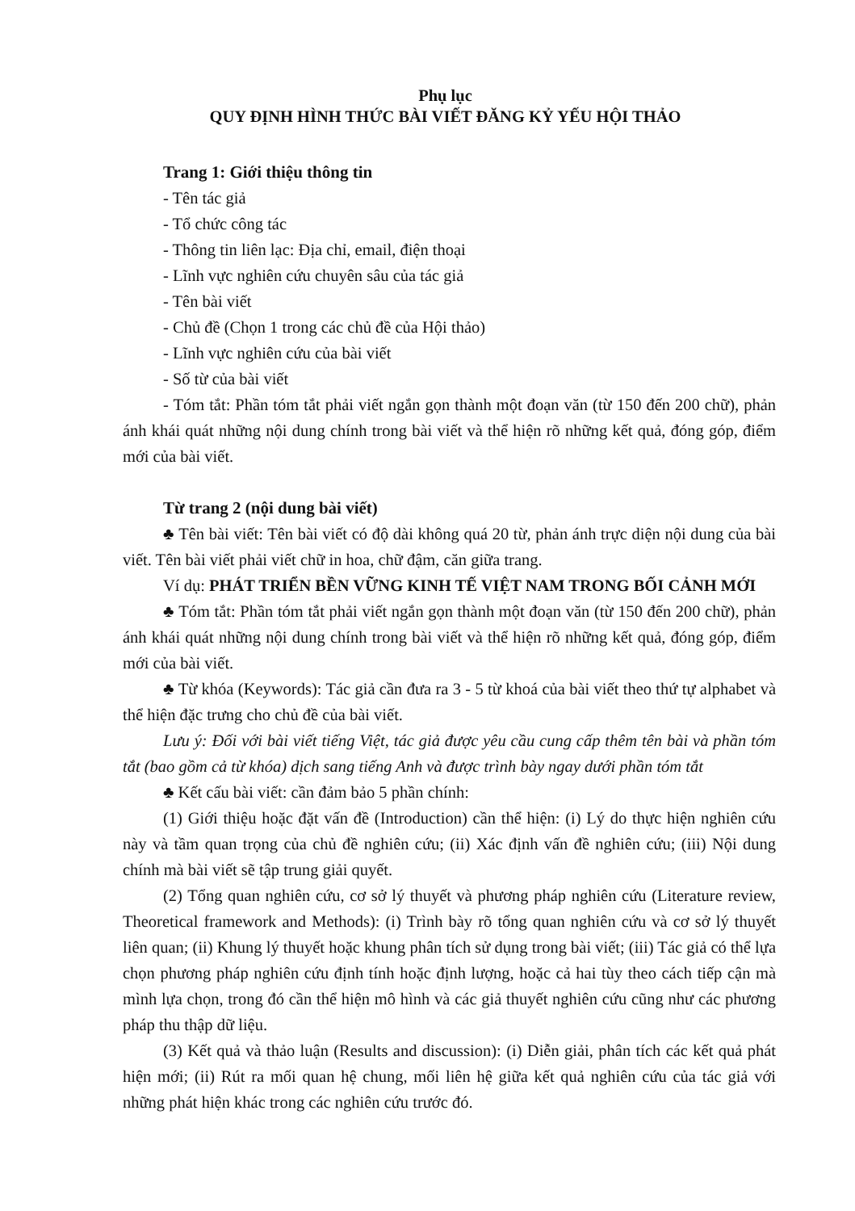Phụ lục
QUY ĐỊNH HÌNH THỨC BÀI VIẾT ĐĂNG KỶ YẾU HỘI THẢO
Trang 1: Giới thiệu thông tin
- Tên tác giả
- Tổ chức công tác
- Thông tin liên lạc: Địa chỉ, email, điện thoại
- Lĩnh vực nghiên cứu chuyên sâu của tác giả
- Tên bài viết
- Chủ đề (Chọn 1 trong các chủ đề của Hội thảo)
- Lĩnh vực nghiên cứu của bài viết
- Số từ của bài viết
- Tóm tắt: Phần tóm tắt phải viết ngắn gọn thành một đoạn văn (từ 150 đến 200 chữ), phản ánh khái quát những nội dung chính trong bài viết và thể hiện rõ những kết quả, đóng góp, điểm mới của bài viết.
Từ trang 2 (nội dung bài viết)
♣ Tên bài viết: Tên bài viết có độ dài không quá 20 từ, phản ánh trực diện nội dung của bài viết. Tên bài viết phải viết chữ in hoa, chữ đậm, căn giữa trang.
Ví dụ: PHÁT TRIỂN BỀN VỮNG KINH TẾ VIỆT NAM TRONG BỐI CẢNH MỚI
♣ Tóm tắt: Phần tóm tắt phải viết ngắn gọn thành một đoạn văn (từ 150 đến 200 chữ), phản ánh khái quát những nội dung chính trong bài viết và thể hiện rõ những kết quả, đóng góp, điểm mới của bài viết.
♣ Từ khóa (Keywords): Tác giả cần đưa ra 3 - 5 từ khoá của bài viết theo thứ tự alphabet và thể hiện đặc trưng cho chủ đề của bài viết.
Lưu ý: Đối với bài viết tiếng Việt, tác giả được yêu cầu cung cấp thêm tên bài và phần tóm tắt (bao gồm cả từ khóa) dịch sang tiếng Anh và được trình bày ngay dưới phần tóm tắt
♣ Kết cấu bài viết: cần đảm bảo 5 phần chính:
(1) Giới thiệu hoặc đặt vấn đề (Introduction) cần thể hiện: (i) Lý do thực hiện nghiên cứu này và tầm quan trọng của chủ đề nghiên cứu; (ii) Xác định vấn đề nghiên cứu; (iii) Nội dung chính mà bài viết sẽ tập trung giải quyết.
(2) Tổng quan nghiên cứu, cơ sở lý thuyết và phương pháp nghiên cứu (Literature review, Theoretical framework and Methods): (i) Trình bày rõ tổng quan nghiên cứu và cơ sở lý thuyết liên quan; (ii) Khung lý thuyết hoặc khung phân tích sử dụng trong bài viết; (iii) Tác giả có thể lựa chọn phương pháp nghiên cứu định tính hoặc định lượng, hoặc cả hai tùy theo cách tiếp cận mà mình lựa chọn, trong đó cần thể hiện mô hình và các giả thuyết nghiên cứu cũng như các phương pháp thu thập dữ liệu.
(3) Kết quả và thảo luận (Results and discussion): (i) Diễn giải, phân tích các kết quả phát hiện mới; (ii) Rút ra mối quan hệ chung, mối liên hệ giữa kết quả nghiên cứu của tác giả với những phát hiện khác trong các nghiên cứu trước đó.